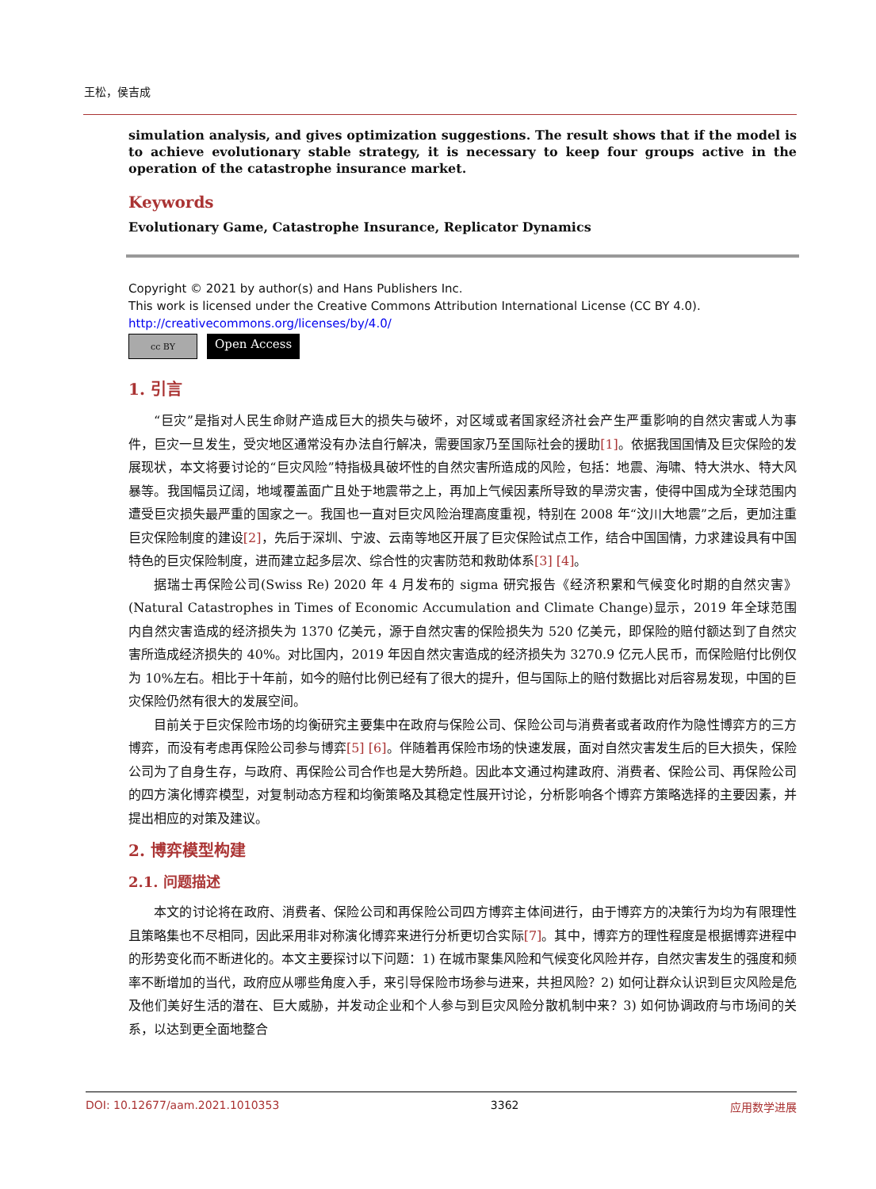王松，侯吉成
simulation analysis, and gives optimization suggestions. The result shows that if the model is to achieve evolutionary stable strategy, it is necessary to keep four groups active in the operation of the catastrophe insurance market.
Keywords
Evolutionary Game, Catastrophe Insurance, Replicator Dynamics
Copyright © 2021 by author(s) and Hans Publishers Inc.
This work is licensed under the Creative Commons Attribution International License (CC BY 4.0).
http://creativecommons.org/licenses/by/4.0/
cc BY
Open Access
1. 引言
“巨灾”是指对人民生命财产造成巨大的损失与破坏，对区域或者国家经济社会产生严重影响的自然灾害或人为事件，巨灾一旦发生，受灾地区通常没有办法自行解决，需要国家乃至国际社会的援助[1]。依据我国国情及巨灾保险的发展现状，本文将要讨论的“巨灾风险”特指极具破坏性的自然灾害所造成的风险，包括：地震、海啸、特大洪水、特大风暴等。我国幅员辽阔，地域覆盖面广且处于地震带之上，再加上气候因素所导致的旱涝灾害，使得中国成为全球范围内遭受巨灾损失最严重的国家之一。我国也一直对巨灾风险治理高度重视，特别在 2008 年“汶川大地震”之后，更加注重巨灾保险制度的建设[2]，先后于深圳、宁波、云南等地区开展了巨灾保险试点工作，结合中国国情，力求建设具有中国特色的巨灾保险制度，进而建立起多层次、综合性的灾害防范和救助体系[3] [4]。
据瑞士再保险公司(Swiss Re) 2020 年 4 月发布的 sigma 研究报告《经济积累和气候变化时期的自然灾害》(Natural Catastrophes in Times of Economic Accumulation and Climate Change)显示，2019 年全球范围内自然灾害造成的经济损失为 1370 亿美元，源于自然灾害的保险损失为 520 亿美元，即保险的赔付额达到了自然灾害所造成经济损失的 40%。对比国内，2019 年因自然灾害造成的经济损失为 3270.9 亿元人民币，而保险赔付比例仅为 10%左右。相比于十年前，如今的赔付比例已经有了很大的提升，但与国际上的赔付数据比对后容易发现，中国的巨灾保险仍然有很大的发展空间。
目前关于巨灾保险市场的均衡研究主要集中在政府与保险公司、保险公司与消费者或者政府作为隐性博弈方的三方博弈，而没有考虑再保险公司参与博弈[5] [6]。伴随着再保险市场的快速发展，面对自然灾害发生后的巨大损失，保险公司为了自身生存，与政府、再保险公司合作也是大势所趋。因此本文通过构建政府、消费者、保险公司、再保险公司的四方演化博弈模型，对复制动态方程和均衡策略及其稳定性展开讨论，分析影响各个博弈方策略选择的主要因素，并提出相应的对策及建议。
2. 博弈模型构建
2.1. 问题描述
本文的讨论将在政府、消费者、保险公司和再保险公司四方博弈主体间进行，由于博弈方的决策行为均为有限理性且策略集也不尽相同，因此采用非对称演化博弈来进行分析更切合实际[7]。其中，博弈方的理性程度是根据博弈进程中的形势变化而不断进化的。本文主要探讨以下问题：1) 在城市聚集风险和气候变化风险并存，自然灾害发生的强度和频率不断增加的当代，政府应从哪些角度入手，来引导保险市场参与进来，共担风险？2) 如何让群众认识到巨灾风险是危及他们美好生活的潜在、巨大威胁，并发动企业和个人参与到巨灾风险分散机制中来？3) 如何协调政府与市场间的关系，以达到更全面地整合
DOI: 10.12677/aam.2021.1010353 3362 应用数学进展